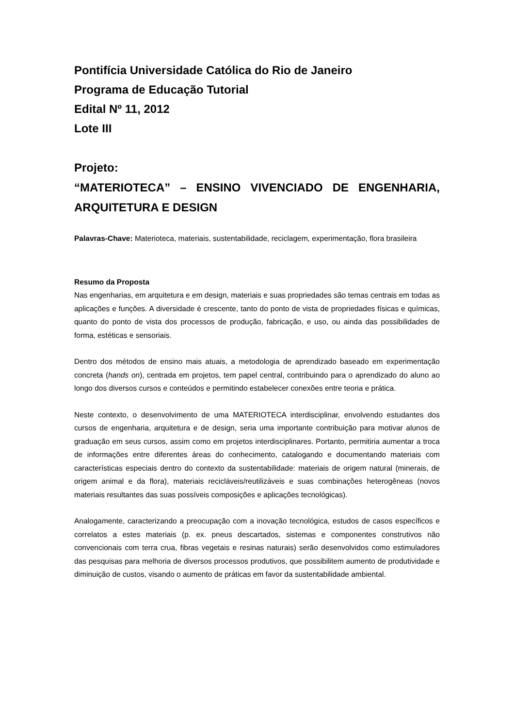Pontifícia Universidade Católica do Rio de Janeiro
Programa de Educação Tutorial
Edital Nº 11, 2012
Lote III
Projeto:
“MATERIOTECA” – ENSINO VIVENCIADO DE ENGENHARIA, ARQUITETURA E DESIGN
Palavras-Chave: Materioteca, materiais, sustentabilidade, reciclagem, experimentação, flora brasileira
Resumo da Proposta
Nas engenharias, em arquitetura e em design, materiais e suas propriedades são temas centrais em todas as aplicações e funções. A diversidade é crescente, tanto do ponto de vista de propriedades físicas e químicas, quanto do ponto de vista dos processos de produção, fabricação, e uso, ou ainda das possibilidades de forma, estéticas e sensoriais.
Dentro dos métodos de ensino mais atuais, a metodologia de aprendizado baseado em experimentação concreta (hands on), centrada em projetos, tem papel central, contribuindo para o aprendizado do aluno ao longo dos diversos cursos e conteúdos e permitindo estabelecer conexões entre teoria e prática.
Neste contexto, o desenvolvimento de uma MATERIOTECA interdisciplinar, envolvendo estudantes dos cursos de engenharia, arquitetura e de design, seria uma importante contribuição para motivar alunos de graduação em seus cursos, assim como em projetos interdisciplinares. Portanto, permitiria aumentar a troca de informações entre diferentes áreas do conhecimento, catalogando e documentando materiais com características especiais dentro do contexto da sustentabilidade: materiais de origem natural (minerais, de origem animal e da flora), materiais recicláveis/reutilizáveis e suas combinações heterogêneas (novos materiais resultantes das suas possíveis composições e aplicações tecnológicas).
Analogamente, caracterizando a preocupação com a inovação tecnológica, estudos de casos específicos e correlatos a estes materiais (p. ex. pneus descartados, sistemas e componentes construtivos não convencionais com terra crua, fibras vegetais e resinas naturais) serão desenvolvidos como estimuladores das pesquisas para melhoria de diversos processos produtivos, que possibilitem aumento de produtividade e diminuição de custos, visando o aumento de práticas em favor da sustentabilidade ambiental.